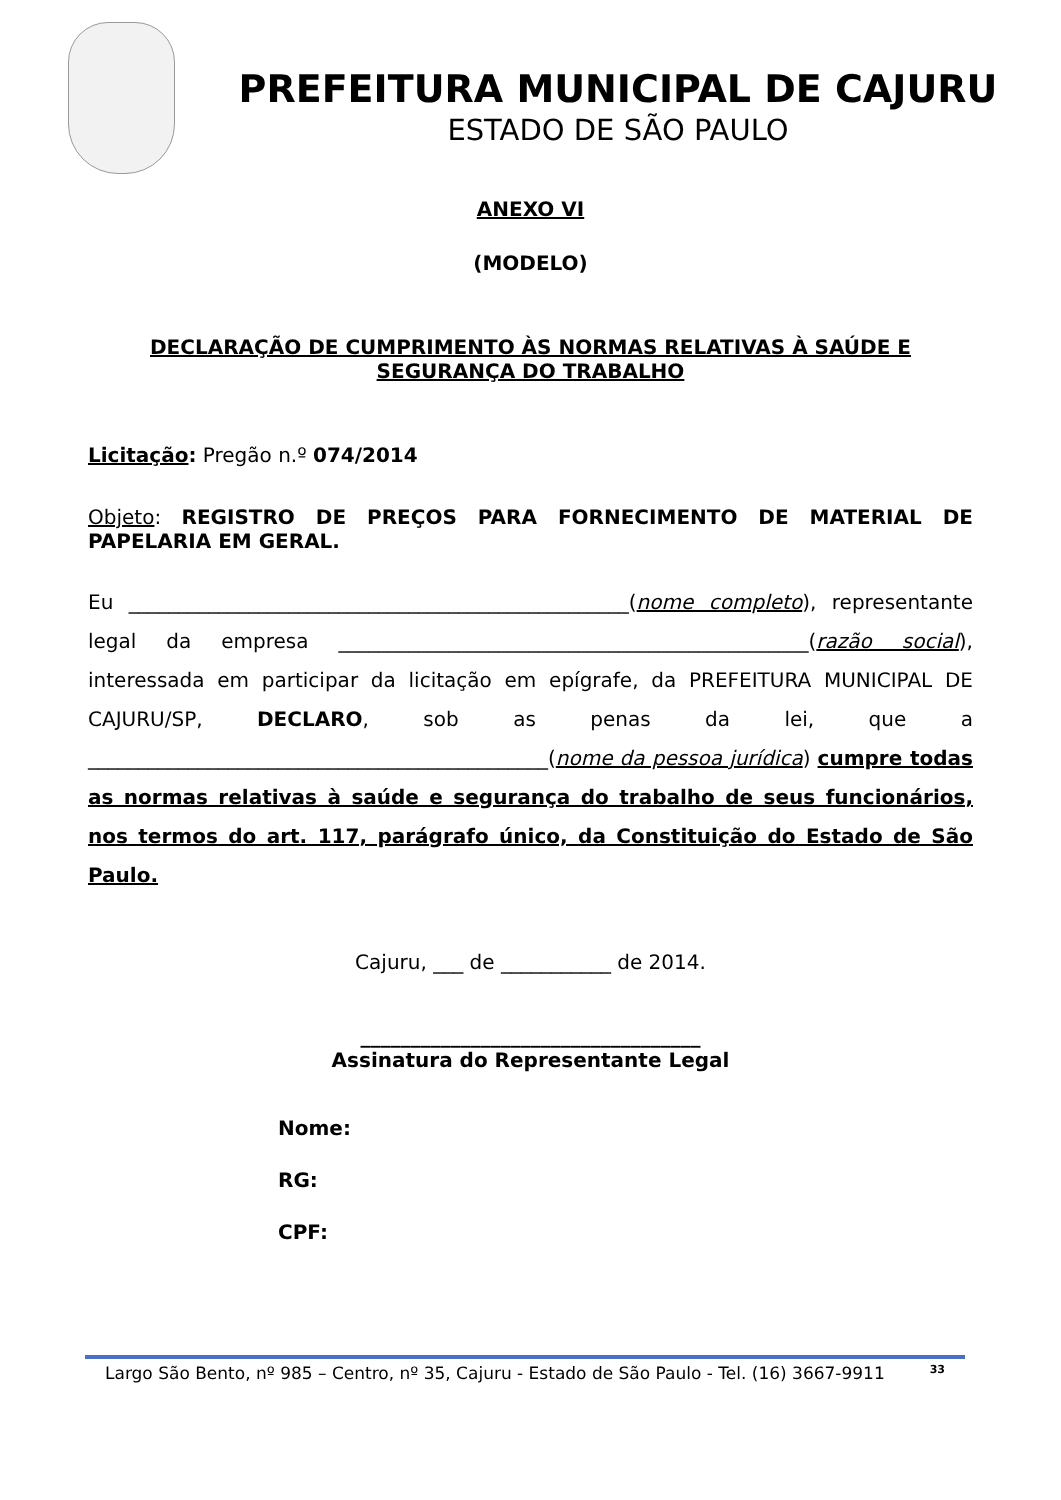PREFEITURA MUNICIPAL DE CAJURU
ESTADO DE SÃO PAULO
ANEXO VI
(MODELO)
DECLARAÇÃO DE CUMPRIMENTO ÀS NORMAS RELATIVAS À SAÚDE E
SEGURANÇA DO TRABALHO
Licitação: Pregão n.º 074/2014
Objeto: REGISTRO DE PREÇOS PARA FORNECIMENTO DE MATERIAL DE PAPELARIA EM GERAL.
Eu __________________________________________________(nome completo), representante legal da empresa _______________________________________________(razão social), interessada em participar da licitação em epígrafe, da PREFEITURA MUNICIPAL DE CAJURU/SP, DECLARO, sob as penas da lei, que a ______________________________________________(nome da pessoa jurídica) cumpre todas as normas relativas à saúde e segurança do trabalho de seus funcionários, nos termos do art. 117, parágrafo único, da Constituição do Estado de São Paulo.
Cajuru, ___ de ___________ de 2014.
__________________________________
Assinatura do Representante Legal
Nome:
RG:
CPF:
Largo São Bento, nº 985 – Centro, nº 35, Cajuru - Estado de São Paulo - Tel. (16) 3667-9911 33